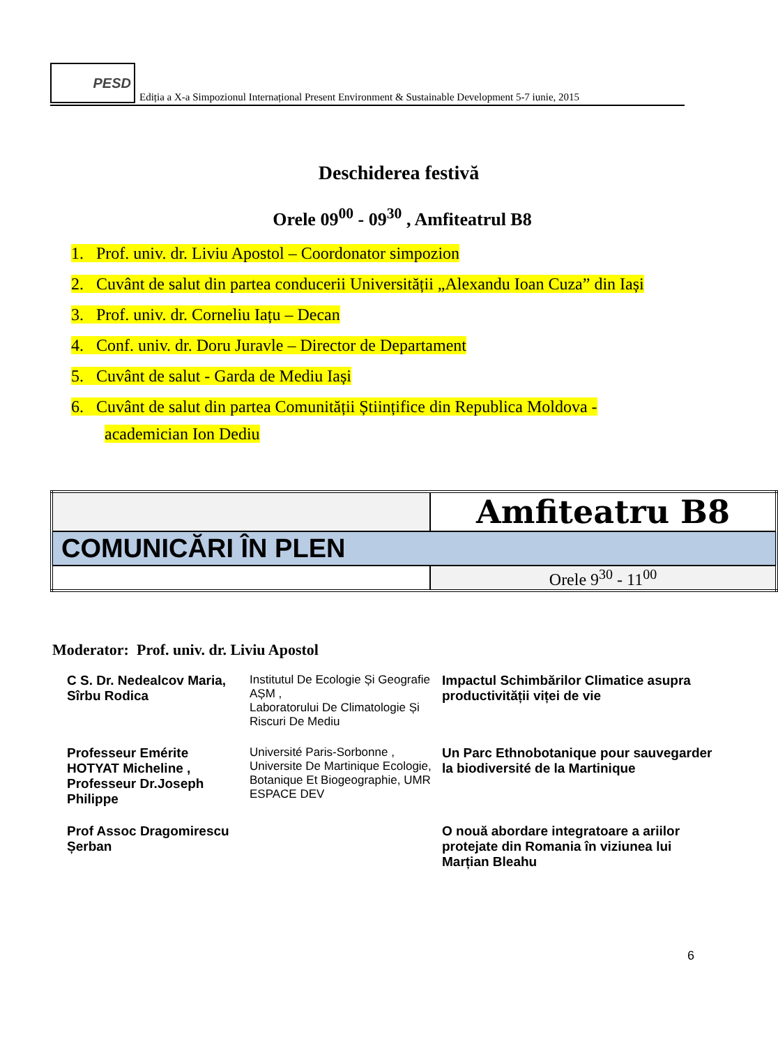PESD
Ediția a X-a Simpozionul Internațional Present Environment & Sustainable Development 5-7 iunie, 2015
Deschiderea festivă
Orele 09<sup>00</sup> - 09<sup>30</sup> , Amfiteatrul B8
1. Prof. univ. dr. Liviu Apostol – Coordonator simpozion
2. Cuvânt de salut din partea conducerii Universității „Alexandu Ioan Cuza” din Iași
3. Prof. univ. dr. Corneliu Iațu – Decan
4. Conf. univ. dr. Doru Juravle – Director de Departament
5. Cuvânt de salut - Garda de Mediu Iași
6. Cuvânt de salut din partea Comunității Științifice din Republica Moldova -
academician Ion Dediu
| | Amfiteatru B8 |
| COMUNICĂRI ÎN PLEN | |
| | Orele 9<sup>30</sup> - 11<sup>00</sup> |
Moderator: Prof. univ. dr. Liviu Apostol
| C S. Dr. Nedealcov Maria, Sîrbu Rodica | Institutul De Ecologie Și Geografie AȘM , Laboratorului De Climatologie Și Riscuri De Mediu | Impactul Schimbărilor Climatice asupra productivității viței de vie |
| Professeur Emérite HOTYAT Micheline , Professeur Dr.Joseph Philippe | Université Paris-Sorbonne , Universite De Martinique Ecologie, Botanique Et Biogeographie, UMR ESPACE DEV | Un Parc Ethnobotanique pour sauvegarder la biodiversité de la Martinique |
| Prof Assoc Dragomirescu Șerban | | O nouă abordare integratoare a ariilor protejate din Romania în viziunea lui Marțian Bleahu |
6